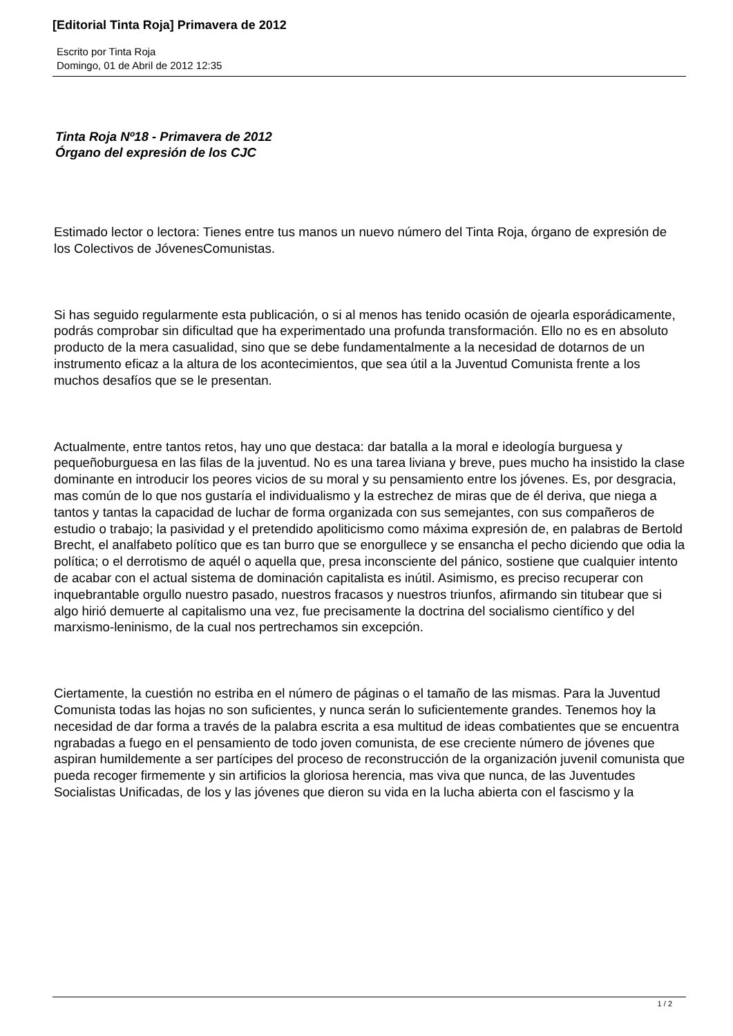[Editorial Tinta Roja] Primavera de 2012
Escrito por Tinta Roja
Domingo, 01 de Abril de 2012 12:35
Tinta Roja Nº18 - Primavera de 2012
Órgano del expresión de los CJC
Estimado lector o lectora: Tienes entre tus manos un nuevo número del Tinta Roja, órgano de expresión de los Colectivos de JóvenesComunistas.
Si has seguido regularmente esta publicación, o si al menos has tenido ocasión de ojearla esporádicamente, podrás comprobar sin dificultad que ha experimentado una profunda transformación. Ello no es en absoluto producto de la mera casualidad, sino que se debe fundamentalmente a la necesidad de dotarnos de un instrumento eficaz a la altura de los acontecimientos, que sea útil a la Juventud Comunista frente a los muchos desafíos que se le presentan.
Actualmente, entre tantos retos, hay uno que destaca: dar batalla a la moral e ideología burguesa y pequeñoburguesa en las filas de la juventud. No es una tarea liviana y breve, pues mucho ha insistido la clase dominante en introducir los peores vicios de su moral y su pensamiento entre los jóvenes. Es, por desgracia, mas común de lo que nos gustaría el individualismo y la estrechez de miras que de él deriva, que niega a tantos y tantas la capacidad de luchar de forma organizada con sus semejantes, con sus compañeros de estudio o trabajo; la pasividad y el pretendido apoliticismo como máxima expresión de, en palabras de Bertold Brecht, el analfabeto político que es tan burro que se enorgullece y se ensancha el pecho diciendo que odia la política; o el derrotismo de aquél o aquella que, presa inconsciente del pánico, sostiene que cualquier intento de acabar con el actual sistema de dominación capitalista es inútil. Asimismo, es preciso recuperar con inquebrantable orgullo nuestro pasado, nuestros fracasos y nuestros triunfos, afirmando sin titubear que si algo hirió demuerte al capitalismo una vez, fue precisamente la doctrina del socialismo científico y del marxismo-leninismo, de la cual nos pertrechamos sin excepción.
Ciertamente, la cuestión no estriba en el número de páginas o el tamaño de las mismas. Para la Juventud Comunista todas las hojas no son suficientes, y nunca serán lo suficientemente grandes. Tenemos hoy la necesidad de dar forma a través de la palabra escrita a esa multitud de ideas combatientes que se encuentra ngrabadas a fuego en el pensamiento de todo joven comunista, de ese creciente número de jóvenes que aspiran humildemente a ser partícipes del proceso de reconstrucción de la organización juvenil comunista que pueda recoger firmemente y sin artificios la gloriosa herencia, mas viva que nunca, de las Juventudes Socialistas Unificadas, de los y las jóvenes que dieron su vida en la lucha abierta con el fascismo y la
1 / 2